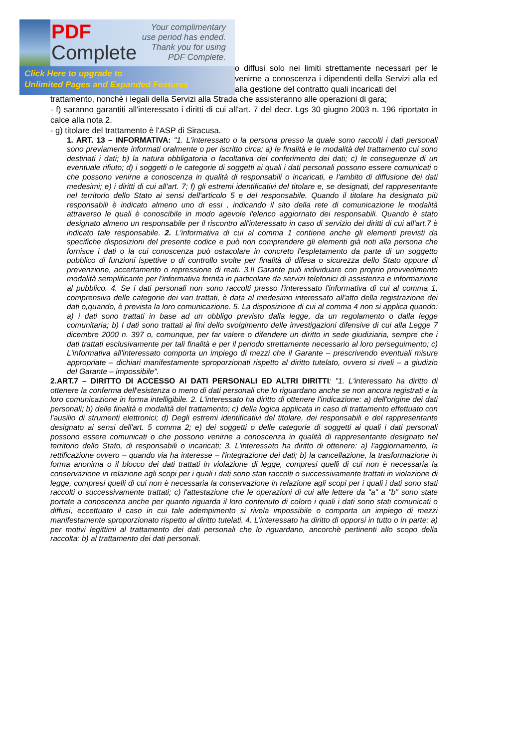PDF
Complete
Your complimentary
use period has ended.
Thank you for using
PDF Complete.
Click Here to upgrade to
Unlimited Pages and Expanded Features
o diffusi solo nei limiti strettamente necessari per le venirne a conoscenza i dipendenti della Servizi alla ed alla gestione del contratto quali incaricati del
trattamento, nonchè i legali della Servizi alla Strada che assisteranno alle operazioni di gara;
- f) saranno garantiti all'interessato i diritti di cui all'art. 7 del decr. Lgs 30 giugno 2003 n. 196 riportato in calce alla nota 2.
- g) titolare del trattamento è l'ASP di Siracusa.
1. ART. 13 – INFORMATIVA: "1. L'interessato o la persona presso la quale sono raccolti i dati personali sono previamente informati oralmente o per iscritto circa: a) le finalità e le modalità del trattamento cui sono destinati i dati; b) la natura obbligatoria o facoltativa del conferimento dei dati; c) le conseguenze di un eventuale rifiuto; d) i soggetti o le categorie di soggetti ai quali i dati personali possono essere comunicati o che possono venirne a conoscenza in qualità di responsabili o incaricati, e l'ambito di diffusione dei dati medesimi; e) i diritti di cui all'art. 7; f) gli estremi identificativi del titolare e, se designati, del rappresentante nel territorio dello Stato ai sensi dell'articolo 5 e del responsabile. Quando il titolare ha designato più responsabili è indicato almeno uno di essi , indicando il sito della rete di comunicazione le modalità attraverso le quali è conoscibile in modo agevole l'elenco aggiornato dei responsabili. Quando è stato designato almeno un responsabile per il riscontro all'interessato in caso di servizio dei diritti di cui all'art.7 è indicato tale responsabile. 2. L'informativa di cui al comma 1 contiene anche gli elementi previsti da specifiche disposizioni del presente codice e può non comprendere gli elementi già noti alla persona che fornisce i dati o la cui conoscenza può ostacolare in concreto l'espletamento da parte di un soggetto pubblico di funzioni ispettive o di controllo svolte per finalità di difesa o sicurezza dello Stato oppure di prevenzione, accertamento o repressione di reati. 3.Il Garante può individuare con proprio provvedimento modalità semplificante per l'informativa fornita in particolare da servizi telefonici di assistenza e informazione al pubblico. 4. Se i dati personali non sono raccolti presso l'interessato l'informativa di cui al comma 1, comprensiva delle categorie dei vari trattati, è data al medesimo interessato all'atto della registrazione dei dati o,quando, è prevista la loro comunicazione. 5. La disposizione di cui al comma 4 non si applica quando: a) i dati sono trattati in base ad un obbligo previsto dalla legge, da un regolamento o dalla legge comunitaria; b) I dati sono trattati ai fini dello svolgimento delle investigazioni difensive di cui alla Legge 7 dicembre 2000 n. 397 o, comunque, per far valere o difendere un diritto in sede giudiziaria, sempre che i dati trattati esclusivamente per tali finalità e per il periodo strettamente necessario al loro perseguimento; c) L'informativa all'interessato comporta un impiego di mezzi che il Garante – prescrivendo eventuali misure appropriate – dichiari manifestamente sproporzionati rispetto al diritto tutelato, ovvero si riveli – a giudizio del Garante – impossibile".
2.ART.7 – DIRITTO DI ACCESSO AI DATI PERSONALI ED ALTRI DIRITTI: "1. L'interessato ha diritto di ottenere la conferma dell'esistenza o meno di dati personali che lo riguardano anche se non ancora registrati e la loro comunicazione in forma intelligibile. 2. L'interessato ha diritto di ottenere l'indicazione: a) dell'origine dei dati personali; b) delle finalità e modalità del trattamento; c) della logica applicata in caso di trattamento effettuato con l'ausilio di strumenti elettronici; d) Degli estremi identificativi del titolare, dei responsabili e del rappresentante designato ai sensi dell'art. 5 comma 2; e) dei soggetti o delle categorie di soggetti ai quali i dati personali possono essere comunicati o che possono venirne a conoscenza in qualità di rappresentante designato nel territorio dello Stato, di responsabili o incaricati; 3. L'interessato ha diritto di ottenere: a) l'aggiornamento, la rettificazione ovvero – quando via ha interesse – l'integrazione dei dati; b) la cancellazione, la trasformazione in forma anonima o il blocco dei dati trattati in violazione di legge, compresi quelli di cui non è necessaria la conservazione in relazione agli scopi per i quali i dati sono stati raccolti o successivamente trattati in violazione di legge, compresi quelli di cui non è necessaria la conservazione in relazione agli scopi per i quali i dati sono stati raccolti o successivamente trattati; c) l'attestazione che le operazioni di cui alle lettere da "a" a "b" sono state portate a conoscenza anche per quanto riguarda il loro contenuto di coloro i quali i dati sono stati comunicati o diffusi, eccettuato il caso in cui tale adempimento si rivela impossibile o comporta un impiego di mezzi manifestamente sproporzionato rispetto al diritto tutelati. 4. L'interessato ha diritto di opporsi in tutto o in parte: a) per motivi legittimi al trattamento dei dati personali che lo riguardano, ancorchè pertinenti allo scopo della raccolta: b) al trattamento dei dati personali.